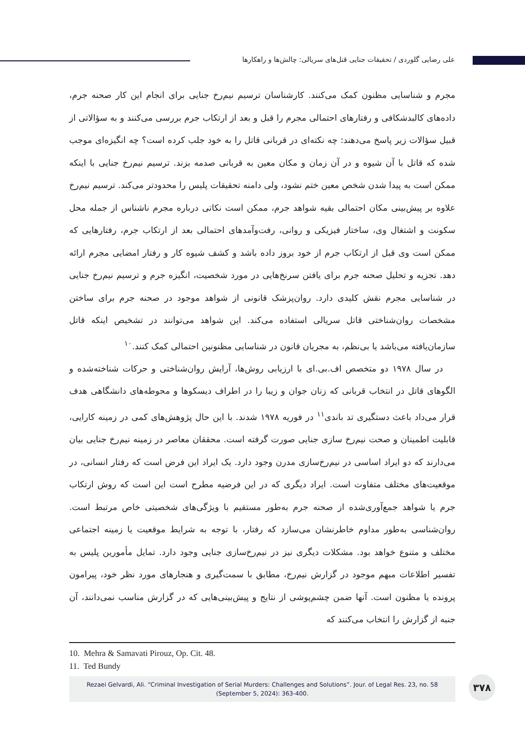علی رضایی گلوردی / تحقیقات جنایی قتل‌های سریالی: چالش‌ها و راهکارها
مجرم و شناسایی مظنون کمک می‌کنند. کارشناسان ترسیم نیم‌رخ جنایی برای انجام این کار صحنه جرم، داده‌های کالبدشکافی و رفتارهای احتمالی مجرم را قبل و بعد از ارتکاب جرم بررسی می‌کنند و به سؤالاتی از قبیل سؤالات زیر پاسخ می‌دهند: چه نکته‌ای در قربانی قاتل را به خود جلب کرده است؟ چه انگیزه‌ای موجب شده که قاتل با آن شیوه و در آن زمان و مکان معین به قربانی صدمه بزند. ترسیم نیم‌رخ جنایی با اینکه ممکن است به پیدا شدن شخص معین ختم نشود، ولی دامنه تحقیقات پلیس را محدودتر می‌کند. ترسیم نیم‌رخ علاوه بر پیش‌بینی مکان احتمالی بقیه شواهد جرم، ممکن است نکاتی درباره مجرم ناشناس از جمله محل سکونت و اشتغال وی، ساختار فیزیکی و روانی، رفت‌وآمدهای احتمالی بعد از ارتکاب جرم، رفتارهایی که ممکن است وی قبل از ارتکاب جرم از خود بروز داده باشد و کشف شیوه کار و رفتار امضایی مجرم ارائه دهد. تجزیه و تحلیل صحنه جرم برای یافتن سرنخ‌هایی در مورد شخصیت، انگیزه جرم و ترسیم نیم‌رخ جنایی در شناسایی مجرم نقش کلیدی دارد. روان‌پزشک قانونی از شواهد موجود در صحنه جرم برای ساختن مشخصات روان‌شناختی قاتل سریالی استفاده می‌کند. این شواهد می‌توانند در تشخیص اینکه قاتل سازمان‌یافته می‌باشد یا بی‌نظم، به مجریان قانون در شناسایی مظنونین احتمالی کمک کنند.<sup>۱۰</sup>
در سال ۱۹۷۸ دو متخصص اف.بی.ای با ارزیابی روش‌ها، آرایش روان‌شناختی و حرکات شناخته‌شده و الگوهای قاتل در انتخاب قربانی که زنان جوان و زیبا را در اطراف دیسکوها و محوطه‌های دانشگاهی هدف قرار می‌داد باعث دستگیری تد باندی<sup>۱۱</sup> در فوریه ۱۹۷۸ شدند. با این حال پژوهش‌های کمی در زمینه کارایی، قابلیت اطمینان و صحت نیم‌رخ سازی جنایی صورت گرفته است. محققان معاصر در زمینه نیم‌رخ جنایی بیان می‌دارند که دو ایراد اساسی در نیم‌رخ‌سازی مدرن وجود دارد. یک ایراد این فرض است که رفتار انسانی، در موقعیت‌های مختلف متفاوت است. ایراد دیگری که در این فرضیه مطرح است این است که روش ارتکاب جرم یا شواهد جمع‌آوری‌شده از صحنه جرم به‌طور مستقیم با ویژگی‌های شخصیتی خاص مرتبط است. روان‌شناسی به‌طور مداوم خاطرنشان می‌سازد که رفتار، با توجه به شرایط موقعیت یا زمینه اجتماعی مختلف و متنوع خواهد بود. مشکلات دیگری نیز در نیم‌رخ‌سازی جنایی وجود دارد. تمایل مأمورین پلیس به تفسیر اطلاعات مبهم موجود در گزارش نیم‌رخ، مطابق با سمت‌گیری و هنجارهای مورد نظر خود، پیرامون پرونده یا مظنون است. آنها ضمن چشم‌پوشی از نتایج و پیش‌بینی‌هایی که در گزارش مناسب نمی‌دانند، آن جنبه از گزارش را انتخاب می‌کنند که
10. Mehra & Samavati Pirouz, Op. Cit. 48.
11. Ted Bundy
Rezaei Gelvardi, Ali. “Criminal Investigation of Serial Murders: Challenges and Solutions”. Jour. of Legal Res. 23, no. 58
(September 5, 2024): 363-400.
۳۷۸